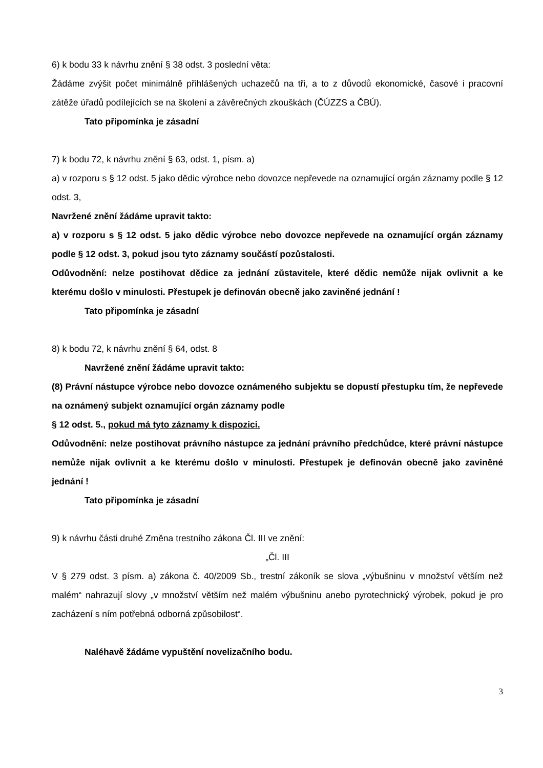6) k bodu 33 k návrhu znění § 38 odst. 3 poslední věta:
Žádáme zvýšit počet minimálně přihlášených uchazečů na tři, a to z důvodů ekonomické, časové i pracovní zátěže úřadů podílejících se na školení a závěrečných zkouškách (ČÚZZS a ČBÚ).
Tato připomínka je zásadní
7) k bodu 72, k návrhu znění § 63, odst. 1, písm. a)
a) v rozporu s § 12 odst. 5 jako dědic výrobce nebo dovozce nepřevede na oznamující orgán záznamy podle § 12 odst. 3,
Navržené znění žádáme upravit takto:
a) v rozporu s § 12 odst. 5 jako dědic výrobce nebo dovozce nepřevede na oznamující orgán záznamy podle § 12 odst. 3, pokud jsou tyto záznamy součástí pozůstalosti.
Odůvodnění: nelze postihovat dědice za jednání zůstavitele, které dědic nemůže nijak ovlivnit a ke kterému došlo v minulosti. Přestupek je definován obecně jako zaviněné jednání !
Tato připomínka je zásadní
8) k bodu 72, k návrhu znění § 64, odst. 8
Navržené znění žádáme upravit takto:
(8) Právní nástupce výrobce nebo dovozce oznámeného subjektu se dopustí přestupku tím, že nepřevede na oznámený subjekt oznamující orgán záznamy podle
§ 12 odst. 5., pokud má tyto záznamy k dispozici.
Odůvodnění: nelze postihovat právního nástupce za jednání právního předchůdce, které právní nástupce nemůže nijak ovlivnit a ke kterému došlo v minulosti. Přestupek je definován obecně jako zaviněné jednání !
Tato připomínka je zásadní
9) k návrhu části druhé Změna trestního zákona Čl. III ve znění:
„Čl. III
V § 279 odst. 3 písm. a) zákona č. 40/2009 Sb., trestní zákoník se slova „výbušninu v množství větším než malém“ nahrazují slovy „v množství větším než malém výbušninu anebo pyrotechnický výrobek, pokud je pro zacházení s ním potřebná odborná způsobilost“.
Naléhavě žádáme vypuštění novelizačního bodu.
3